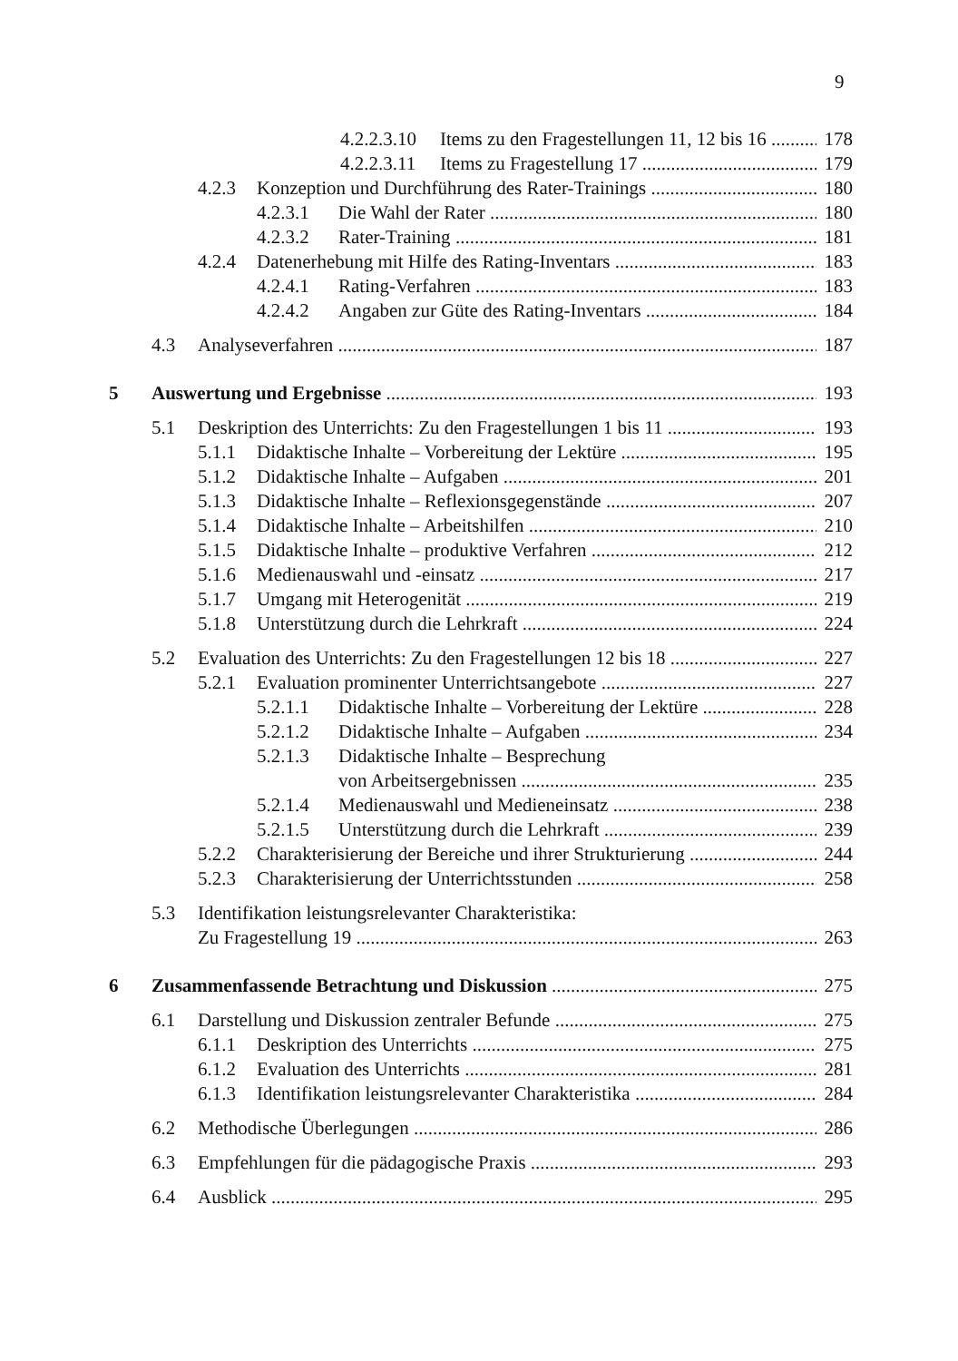9
4.2.2.3.10 Items zu den Fragestellungen 11, 12 bis 16 178
4.2.2.3.11 Items zu Fragestellung 17 179
4.2.3 Konzeption und Durchführung des Rater-Trainings 180
4.2.3.1 Die Wahl der Rater 180
4.2.3.2 Rater-Training 181
4.2.4 Datenerhebung mit Hilfe des Rating-Inventars 183
4.2.4.1 Rating-Verfahren 183
4.2.4.2 Angaben zur Güte des Rating-Inventars 184
4.3 Analyseverfahren 187
5 Auswertung und Ergebnisse 193
5.1 Deskription des Unterrichts: Zu den Fragestellungen 1 bis 11 193
5.1.1 Didaktische Inhalte – Vorbereitung der Lektüre 195
5.1.2 Didaktische Inhalte – Aufgaben 201
5.1.3 Didaktische Inhalte – Reflexionsgegenstände 207
5.1.4 Didaktische Inhalte – Arbeitshilfen 210
5.1.5 Didaktische Inhalte – produktive Verfahren 212
5.1.6 Medienauswahl und -einsatz 217
5.1.7 Umgang mit Heterogenität 219
5.1.8 Unterstützung durch die Lehrkraft 224
5.2 Evaluation des Unterrichts: Zu den Fragestellungen 12 bis 18 227
5.2.1 Evaluation prominenter Unterrichtsangebote 227
5.2.1.1 Didaktische Inhalte – Vorbereitung der Lektüre 228
5.2.1.2 Didaktische Inhalte – Aufgaben 234
5.2.1.3 Didaktische Inhalte – Besprechung
von Arbeitsergebnissen 235
5.2.1.4 Medienauswahl und Medieneinsatz 238
5.2.1.5 Unterstützung durch die Lehrkraft 239
5.2.2 Charakterisierung der Bereiche und ihrer Strukturierung 244
5.2.3 Charakterisierung der Unterrichtsstunden 258
5.3 Identifikation leistungsrelevanter Charakteristika:
Zu Fragestellung 19 263
6 Zusammenfassende Betrachtung und Diskussion 275
6.1 Darstellung und Diskussion zentraler Befunde 275
6.1.1 Deskription des Unterrichts 275
6.1.2 Evaluation des Unterrichts 281
6.1.3 Identifikation leistungsrelevanter Charakteristika 284
6.2 Methodische Überlegungen 286
6.3 Empfehlungen für die pädagogische Praxis 293
6.4 Ausblick 295